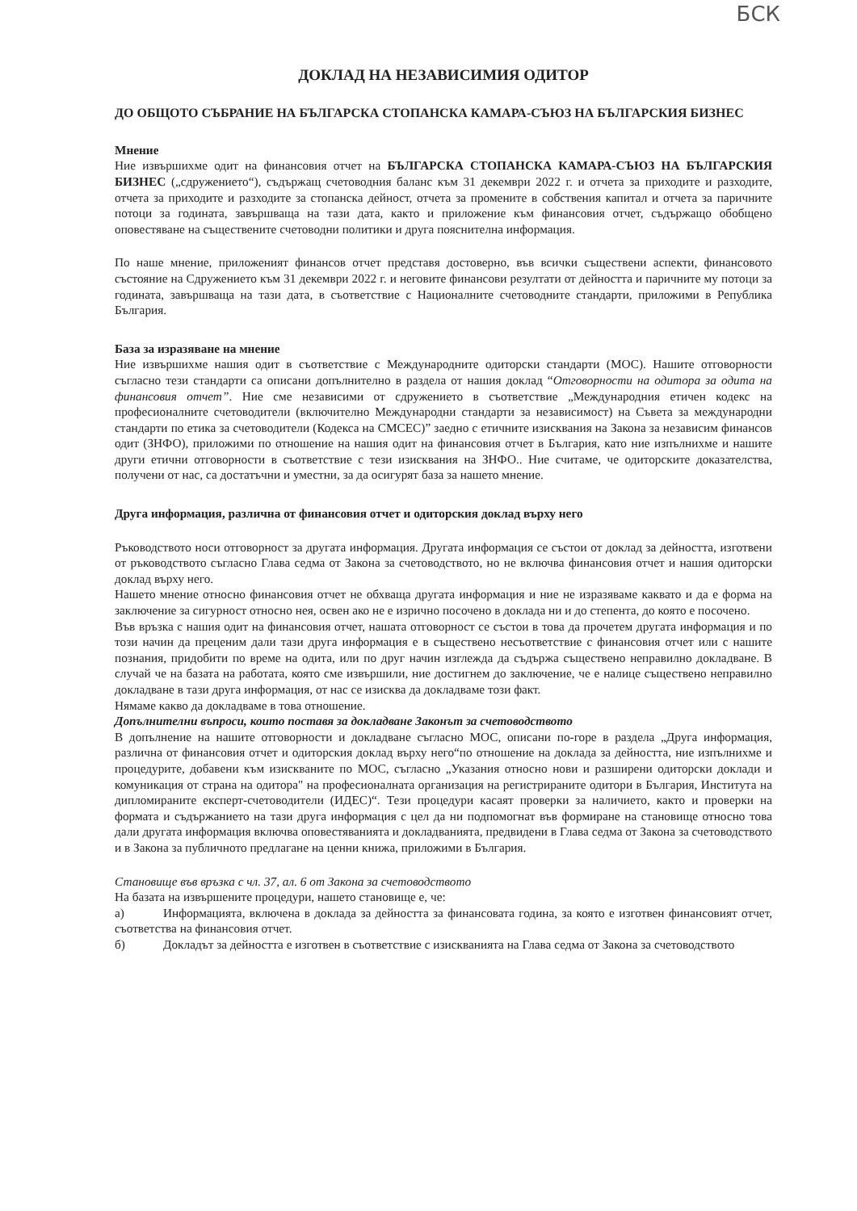БСК
ДОКЛАД НА НЕЗАВИСИМИЯ ОДИТОР
ДО ОБЩОТО СЪБРАНИЕ НА БЪЛГАРСКА СТОПАНСКА КАМАРА-СЪЮЗ НА БЪЛГАРСКИЯ БИЗНЕС
Мнение
Ние извършихме одит на финансовия отчет на БЪЛГАРСКА СТОПАНСКА КАМАРА-СЪЮЗ НА БЪЛГАРСКИЯ БИЗНЕС („сдружението“), съдържащ счетоводния баланс към 31 декември 2022 г. и отчета за приходите и разходите, отчета за приходите и разходите за стопанска дейност, отчета за промените в собствения капитал и отчета за паричните потоци за годината, завършваща на тази дата, както и приложение към финансовия отчет, съдържащо обобщено оповестяване на съществените счетоводни политики и друга пояснителна информация.
По наше мнение, приложеният финансов отчет представя достоверно, във всички съществени аспекти, финансовото състояние на Сдружението към 31 декември 2022 г. и неговите финансови резултати от дейността и паричните му потоци за годината, завършваща на тази дата, в съответствие с Националните счетоводните стандарти, приложими в Република България.
База за изразяване на мнение
Ние извършихме нашия одит в съответствие с Международните одиторски стандарти (МОС). Нашите отговорности съгласно тези стандарти са описани допълнително в раздела от нашия доклад “Отговорности на одитора за одита на финансовия отчет”. Ние сме независими от сдружението в съответствие „Международния етичен кодекс на професионалните счетоводители (включително Международни стандарти за независимост) на Съвета за международни стандарти по етика за счетоводители (Кодекса на СМСЕС)” заедно с етичните изисквания на Закона за независим финансов одит (ЗНФО), приложими по отношение на нашия одит на финансовия отчет в България, като ние изпълнихме и нашите други етични отговорности в съответствие с тези изисквания на ЗНФО.. Ние считаме, че одиторските доказателства, получени от нас, са достатъчни и уместни, за да осигурят база за нашето мнение.
Друга информация, различна от финансовия отчет и одиторския доклад върху него
Ръководството носи отговорност за другата информация. Другата информация се състои от доклад за дейността, изготвени от ръководството съгласно Глава седма от Закона за счетоводството, но не включва финансовия отчет и нашия одиторски доклад върху него.
Нашето мнение относно финансовия отчет не обхваща другата информация и ние не изразяваме каквато и да е форма на заключение за сигурност относно нея, освен ако не е изрично посочено в доклада ни и до степента, до която е посочено.
Във връзка с нашия одит на финансовия отчет, нашата отговорност се състои в това да прочетем другата информация и по този начин да преценим дали тази друга информация е в съществено несъответствие с финансовия отчет или с нашите познания, придобити по време на одита, или по друг начин изглежда да съдържа съществено неправилно докладване. В случай че на базата на работата, която сме извършили, ние достигнем до заключение, че е налице съществено неправилно докладване в тази друга информация, от нас се изисква да докладваме този факт.
Нямаме какво да докладваме в това отношение.
Допълнителни въпроси, които поставя за докладване Законът за счетоводството
В допълнение на нашите отговорности и докладване съгласно МОС, описани по-горе в раздела „Друга информация, различна от финансовия отчет и одиторския доклад върху него“по отношение на доклада за дейността, ние изпълнихме и процедурите, добавени към изискваните по МОС, съгласно „Указания относно нови и разширени одиторски доклади и комуникация от страна на одитора" на професионалната организация на регистрираните одитори в България, Института на дипломираните експерт-счетоводители (ИДЕС)“. Тези процедури касаят проверки за наличието, както и проверки на формата и съдържанието на тази друга информация с цел да ни подпомогнат във формиране на становище относно това дали другата информация включва оповестяванията и докладванията, предвидени в Глава седма от Закона за счетоводството и в Закона за публичното предлагане на ценни книжа, приложими в България.
Становище във връзка с чл. 37, ал. 6 от Закона за счетоводството
На базата на извършените процедури, нашето становище е, че:
а) Информацията, включена в доклада за дейността за финансовата година, за която е изготвен финансовият отчет, съответства на финансовия отчет.
б) Докладът за дейността е изготвен в съответствие с изискванията на Глава седма от Закона за счетоводството